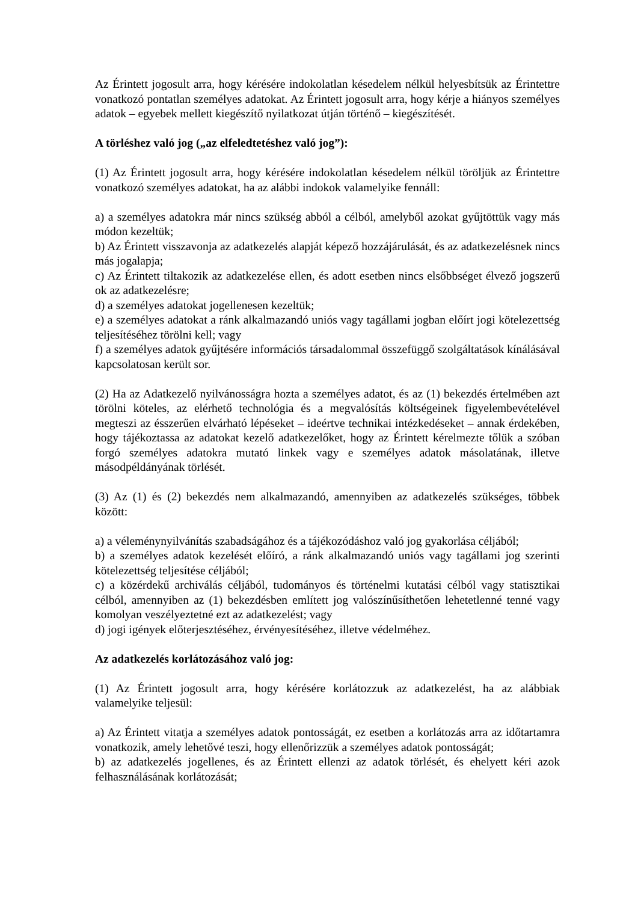Az Érintett jogosult arra, hogy kérésére indokolatlan késedelem nélkül helyesbítsük az Érintettre vonatkozó pontatlan személyes adatokat. Az Érintett jogosult arra, hogy kérje a hiányos személyes adatok – egyebek mellett kiegészítő nyilatkozat útján történő – kiegészítését.
A törléshez való jog („az elfeledtetéshez való jog”):
(1) Az Érintett jogosult arra, hogy kérésére indokolatlan késedelem nélkül töröljük az Érintettre vonatkozó személyes adatokat, ha az alábbi indokok valamelyike fennáll:
a) a személyes adatokra már nincs szükség abból a célból, amelyből azokat gyűjtöttük vagy más módon kezeltük;
b) Az Érintett visszavonja az adatkezelés alapját képező hozzájárulását, és az adatkezelésnek nincs más jogalapja;
c) Az Érintett tiltakozik az adatkezelése ellen, és adott esetben nincs elsőbbséget élvező jogszerű ok az adatkezelésre;
d) a személyes adatokat jogellenesen kezeltük;
e) a személyes adatokat a ránk alkalmazandó uniós vagy tagállami jogban előírt jogi kötelezettség teljesítéséhez törölni kell; vagy
f) a személyes adatok gyűjtésére információs társadalommal összefüggő szolgáltatások kínálásával kapcsolatosan került sor.
(2) Ha az Adatkezelő nyilvánosságra hozta a személyes adatot, és az (1) bekezdés értelmében azt törölni köteles, az elérhető technológia és a megvalósítás költségeinek figyelembevételével megteszi az ésszerűen elvárható lépéseket – ideértve technikai intézkedéseket – annak érdekében, hogy tájékoztassa az adatokat kezelő adatkezelőket, hogy az Érintett kérelmezte tőlük a szóban forgó személyes adatokra mutató linkek vagy e személyes adatok másolatának, illetve másodpéldányának törlését.
(3) Az (1) és (2) bekezdés nem alkalmazandó, amennyiben az adatkezelés szükséges, többek között:
a) a véleménynyilvánítás szabadságához és a tájékozódáshoz való jog gyakorlása céljából;
b) a személyes adatok kezelését előíró, a ránk alkalmazandó uniós vagy tagállami jog szerinti kötelezettség teljesítése céljából;
c) a közérdekű archiválás céljából, tudományos és történelmi kutatási célból vagy statisztikai célból, amennyiben az (1) bekezdésben említett jog valószínűsíthetően lehetetlenné tenné vagy komolyan veszélyeztetné ezt az adatkezelést; vagy
d) jogi igények előterjesztéséhez, érvényesítéséhez, illetve védelméhez.
Az adatkezelés korlátozásához való jog:
(1) Az Érintett jogosult arra, hogy kérésére korlátozzuk az adatkezelést, ha az alábbiak valamelyike teljesül:
a) Az Érintett vitatja a személyes adatok pontosságát, ez esetben a korlátozás arra az időtartamra vonatkozik, amely lehetővé teszi, hogy ellenőrizzük a személyes adatok pontosságát;
b) az adatkezelés jogellenes, és az Érintett ellenzi az adatok törlését, és ehelyett kéri azok felhasználásának korlátozását;